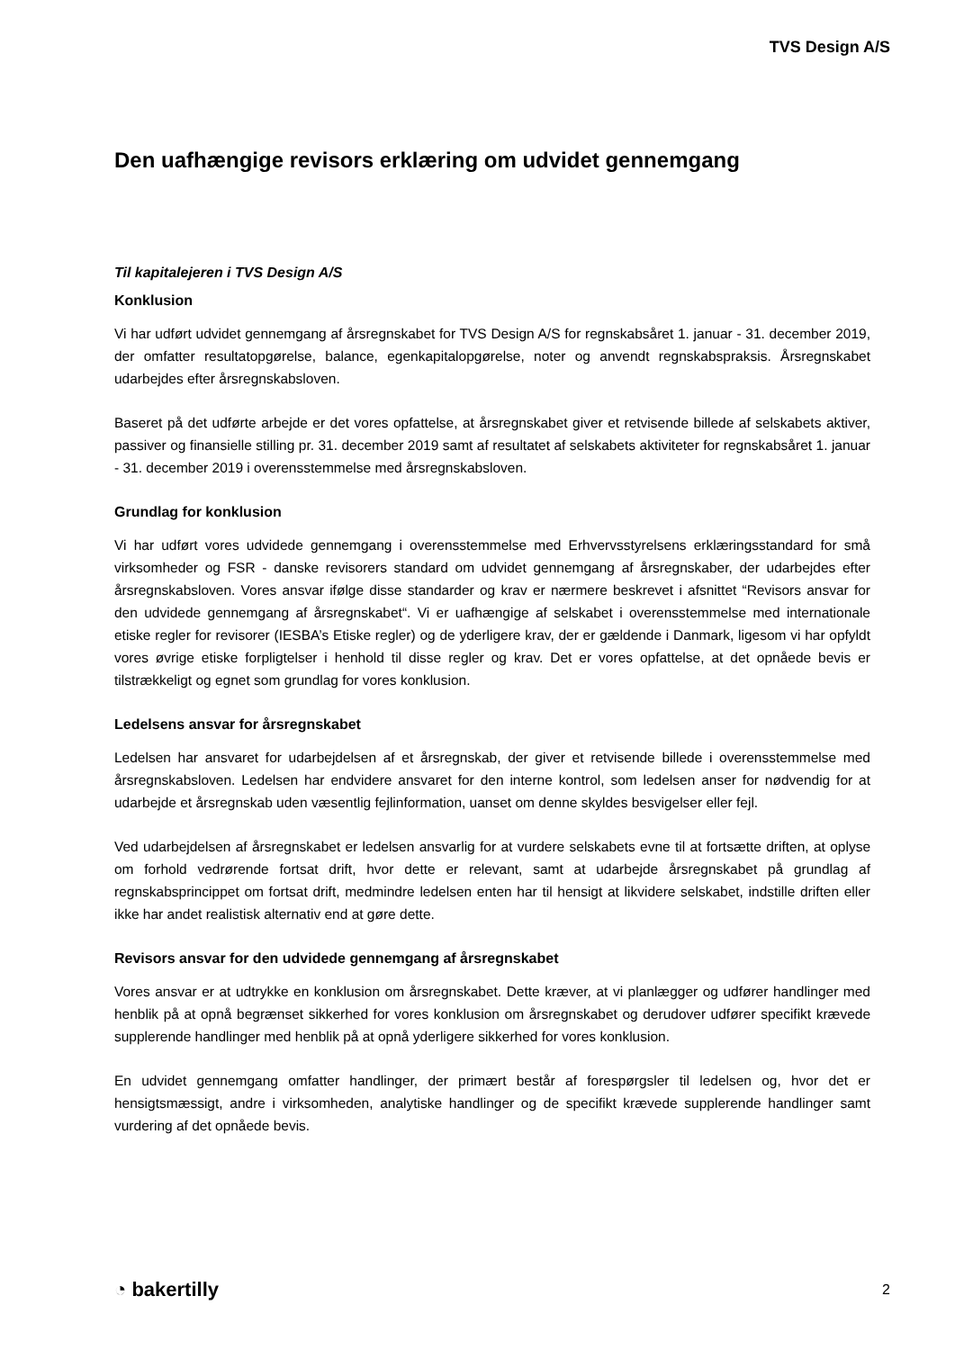TVS Design A/S
Den uafhængige revisors erklæring om udvidet gennemgang
Til kapitalejeren i TVS Design A/S
Konklusion
Vi har udført udvidet gennemgang af årsregnskabet for TVS Design A/S for regnskabsåret 1. januar - 31. december 2019, der omfatter resultatopgørelse, balance, egenkapitalopgørelse, noter og anvendt regnskabspraksis. Årsregnskabet udarbejdes efter årsregnskabsloven.
Baseret på det udførte arbejde er det vores opfattelse, at årsregnskabet giver et retvisende billede af selskabets aktiver, passiver og finansielle stilling pr. 31. december 2019 samt af resultatet af selskabets aktiviteter for regnskabsåret 1. januar - 31. december 2019 i overensstemmelse med årsregnskabsloven.
Grundlag for konklusion
Vi har udført vores udvidede gennemgang i overensstemmelse med Erhvervsstyrelsens erklæringsstandard for små virksomheder og FSR - danske revisorers standard om udvidet gennemgang af årsregnskaber, der udarbejdes efter årsregnskabsloven. Vores ansvar ifølge disse standarder og krav er nærmere beskrevet i afsnittet “Revisors ansvar for den udvidede gennemgang af årsregnskabet“. Vi er uafhængige af selskabet i overensstemmelse med internationale etiske regler for revisorer (IESBA’s Etiske regler) og de yderligere krav, der er gældende i Danmark, ligesom vi har opfyldt vores øvrige etiske forpligtelser i henhold til disse regler og krav. Det er vores opfattelse, at det opnåede bevis er tilstrækkeligt og egnet som grundlag for vores konklusion.
Ledelsens ansvar for årsregnskabet
Ledelsen har ansvaret for udarbejdelsen af et årsregnskab, der giver et retvisende billede i overensstemmelse med årsregnskabsloven. Ledelsen har endvidere ansvaret for den interne kontrol, som ledelsen anser for nødvendig for at udarbejde et årsregnskab uden væsentlig fejlinformation, uanset om denne skyldes besvigelser eller fejl.
Ved udarbejdelsen af årsregnskabet er ledelsen ansvarlig for at vurdere selskabets evne til at fortsætte driften, at oplyse om forhold vedrørende fortsat drift, hvor dette er relevant, samt at udarbejde årsregnskabet på grundlag af regnskabsprincippet om fortsat drift, medmindre ledelsen enten har til hensigt at likvidere selskabet, indstille driften eller ikke har andet realistisk alternativ end at gøre dette.
Revisors ansvar for den udvidede gennemgang af årsregnskabet
Vores ansvar er at udtrykke en konklusion om årsregnskabet. Dette kræver, at vi planlægger og udfører handlinger med henblik på at opnå begrænset sikkerhed for vores konklusion om årsregnskabet og derudover udfører specifikt krævede supplerende handlinger med henblik på at opnå yderligere sikkerhed for vores konklusion.
En udvidet gennemgang omfatter handlinger, der primært består af forespørgsler til ledelsen og, hvor det er hensigtsmæssigt, andre i virksomheden, analytiske handlinger og de specifikt krævede supplerende handlinger samt vurdering af det opnåede bevis.
◔ bakertilly 2